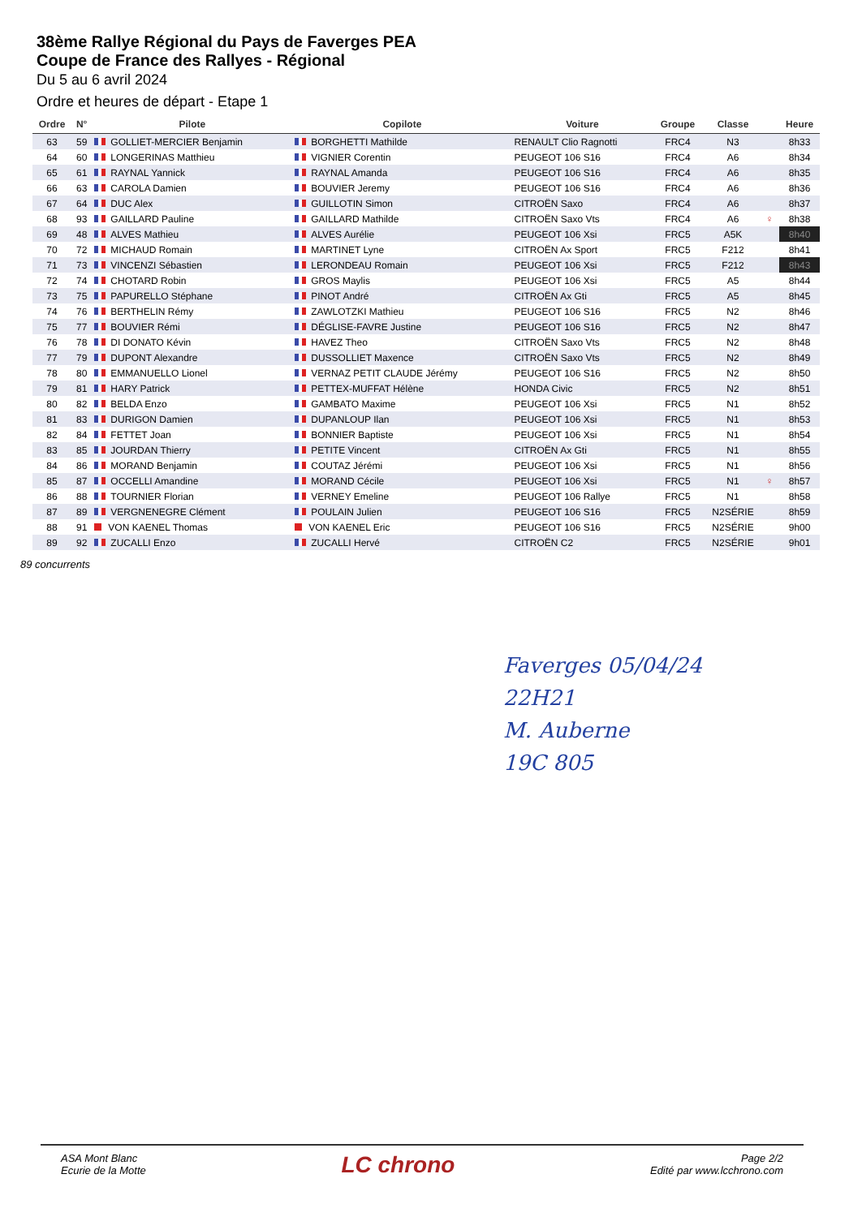38ème Rallye Régional du Pays de Faverges PEA
Coupe de France des Rallyes - Régional
Du 5 au 6 avril 2024
Ordre et heures de départ - Etape 1
| Ordre | N° | Pilote | Copilote | Voiture | Groupe | Classe | | Heure |
| --- | --- | --- | --- | --- | --- | --- | --- | --- |
| 63 | 59 | GOLLIET-MERCIER Benjamin | BORGHETTI Mathilde | RENAULT Clio Ragnotti | FRC4 | N3 | | 8h33 |
| 64 | 60 | LONGERINAS Matthieu | VIGNIER Corentin | PEUGEOT 106 S16 | FRC4 | A6 | | 8h34 |
| 65 | 61 | RAYNAL Yannick | RAYNAL Amanda | PEUGEOT 106 S16 | FRC4 | A6 | | 8h35 |
| 66 | 63 | CAROLA Damien | BOUVIER Jeremy | PEUGEOT 106 S16 | FRC4 | A6 | | 8h36 |
| 67 | 64 | DUC Alex | GUILLOTIN Simon | CITROËN Saxo | FRC4 | A6 | | 8h37 |
| 68 | 93 | GAILLARD Pauline | GAILLARD Mathilde | CITROËN Saxo Vts | FRC4 | A6 | ♀ | 8h38 |
| 69 | 48 | ALVES Mathieu | ALVES Aurélie | PEUGEOT 106 Xsi | FRC5 | A5K | | 8h40 |
| 70 | 72 | MICHAUD Romain | MARTINET Lyne | CITROËN Ax Sport | FRC5 | F212 | | 8h41 |
| 71 | 73 | VINCENZI Sébastien | LERONDEAU Romain | PEUGEOT 106 Xsi | FRC5 | F212 | | 8h43 |
| 72 | 74 | CHOTARD Robin | GROS Maylis | PEUGEOT 106 Xsi | FRC5 | A5 | | 8h44 |
| 73 | 75 | PAPURELLO Stéphane | PINOT André | CITROËN Ax Gti | FRC5 | A5 | | 8h45 |
| 74 | 76 | BERTHELIN Rémy | ZAWLOTZKI Mathieu | PEUGEOT 106 S16 | FRC5 | N2 | | 8h46 |
| 75 | 77 | BOUVIER Rémi | DÉGLISE-FAVRE Justine | PEUGEOT 106 S16 | FRC5 | N2 | | 8h47 |
| 76 | 78 | DI DONATO Kévin | HAVEZ Theo | CITROËN Saxo Vts | FRC5 | N2 | | 8h48 |
| 77 | 79 | DUPONT Alexandre | DUSSOLLIET Maxence | CITROËN Saxo Vts | FRC5 | N2 | | 8h49 |
| 78 | 80 | EMMANUELLO Lionel | VERNAZ PETIT CLAUDE Jérémy | PEUGEOT 106 S16 | FRC5 | N2 | | 8h50 |
| 79 | 81 | HARY Patrick | PETTEX-MUFFAT Hélène | HONDA Civic | FRC5 | N2 | | 8h51 |
| 80 | 82 | BELDA Enzo | GAMBATO Maxime | PEUGEOT 106 Xsi | FRC5 | N1 | | 8h52 |
| 81 | 83 | DURIGON Damien | DUPANLOUP Ilan | PEUGEOT 106 Xsi | FRC5 | N1 | | 8h53 |
| 82 | 84 | FETTET Joan | BONNIER Baptiste | PEUGEOT 106 Xsi | FRC5 | N1 | | 8h54 |
| 83 | 85 | JOURDAN Thierry | PETITE Vincent | CITROËN Ax Gti | FRC5 | N1 | | 8h55 |
| 84 | 86 | MORAND Benjamin | COUTAZ Jérémi | PEUGEOT 106 Xsi | FRC5 | N1 | | 8h56 |
| 85 | 87 | OCCELLI Amandine | MORAND Cécile | PEUGEOT 106 Xsi | FRC5 | N1 | ♀ | 8h57 |
| 86 | 88 | TOURNIER Florian | VERNEY Emeline | PEUGEOT 106 Rallye | FRC5 | N1 | | 8h58 |
| 87 | 89 | VERGNENEGRE Clément | POULAIN Julien | PEUGEOT 106 S16 | FRC5 | N2SÉRIE | | 8h59 |
| 88 | 91 | VON KAENEL Thomas | VON KAENEL Eric | PEUGEOT 106 S16 | FRC5 | N2SÉRIE | | 9h00 |
| 89 | 92 | ZUCALLI Enzo | ZUCALLI Hervé | CITROËN C2 | FRC5 | N2SÉRIE | | 9h01 |
89 concurrents
Faverges 05/04/24
22H21
M. Auberne
19C 805
ASA Mont Blanc
Ecurie de la Motte
LC chrono
Page 2/2
Edité par www.lcchrono.com